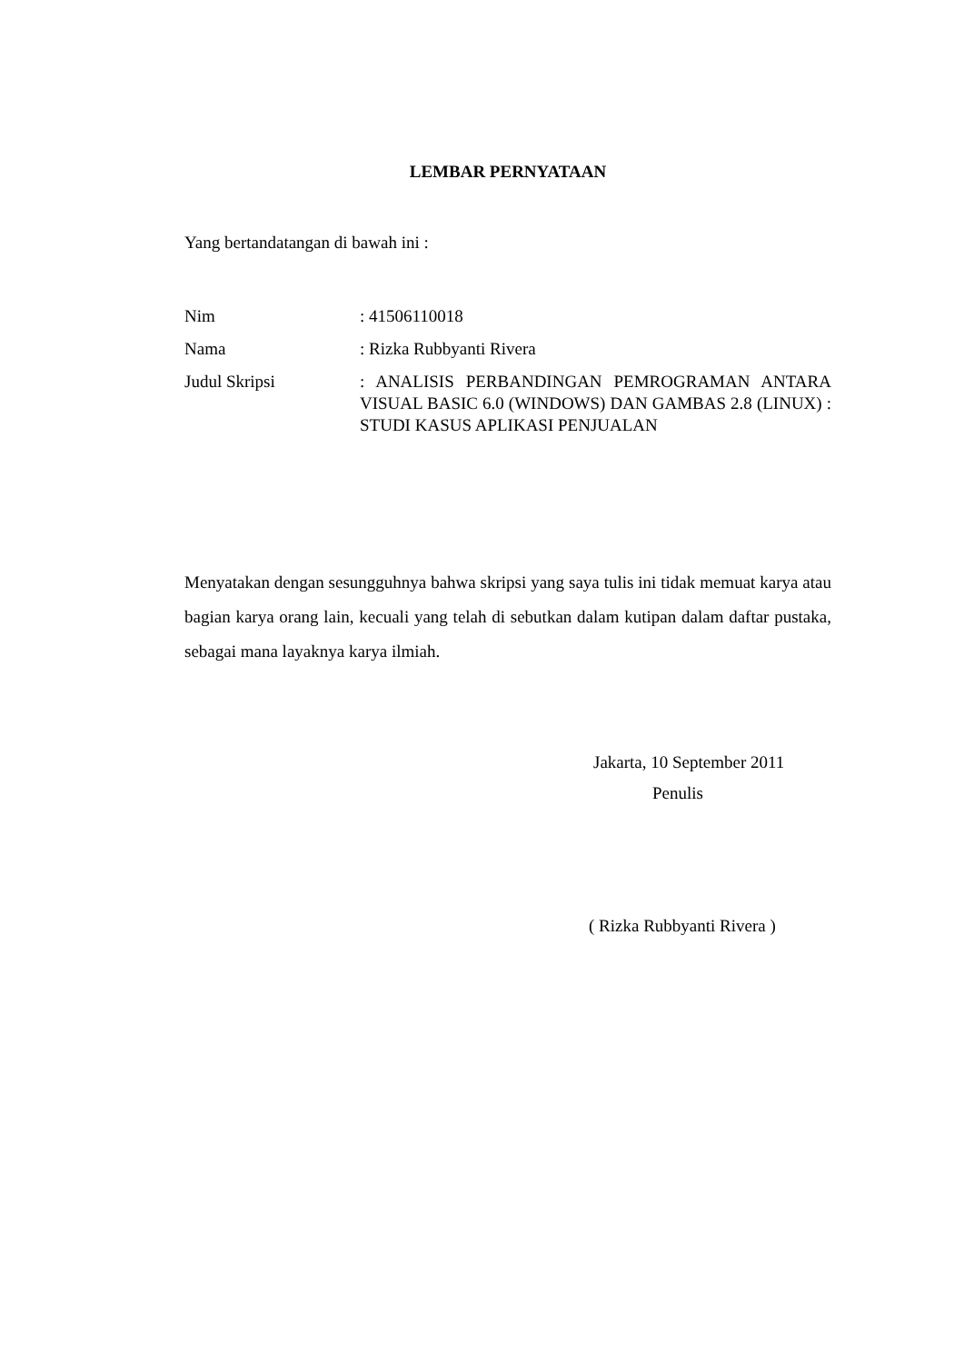LEMBAR PERNYATAAN
Yang bertandatangan di bawah ini :
Nim : 41506110018
Nama : Rizka Rubbyanti Rivera
Judul Skripsi : ANALISIS PERBANDINGAN PEMROGRAMAN ANTARA VISUAL BASIC 6.0 (WINDOWS) DAN GAMBAS 2.8 (LINUX) : STUDI KASUS APLIKASI PENJUALAN
Menyatakan dengan sesungguhnya bahwa skripsi yang saya tulis ini tidak memuat karya atau bagian karya orang lain, kecuali yang telah di sebutkan dalam kutipan dalam daftar pustaka, sebagai mana layaknya karya ilmiah.
Jakarta, 10 September 2011
Penulis
( Rizka Rubbyanti Rivera )